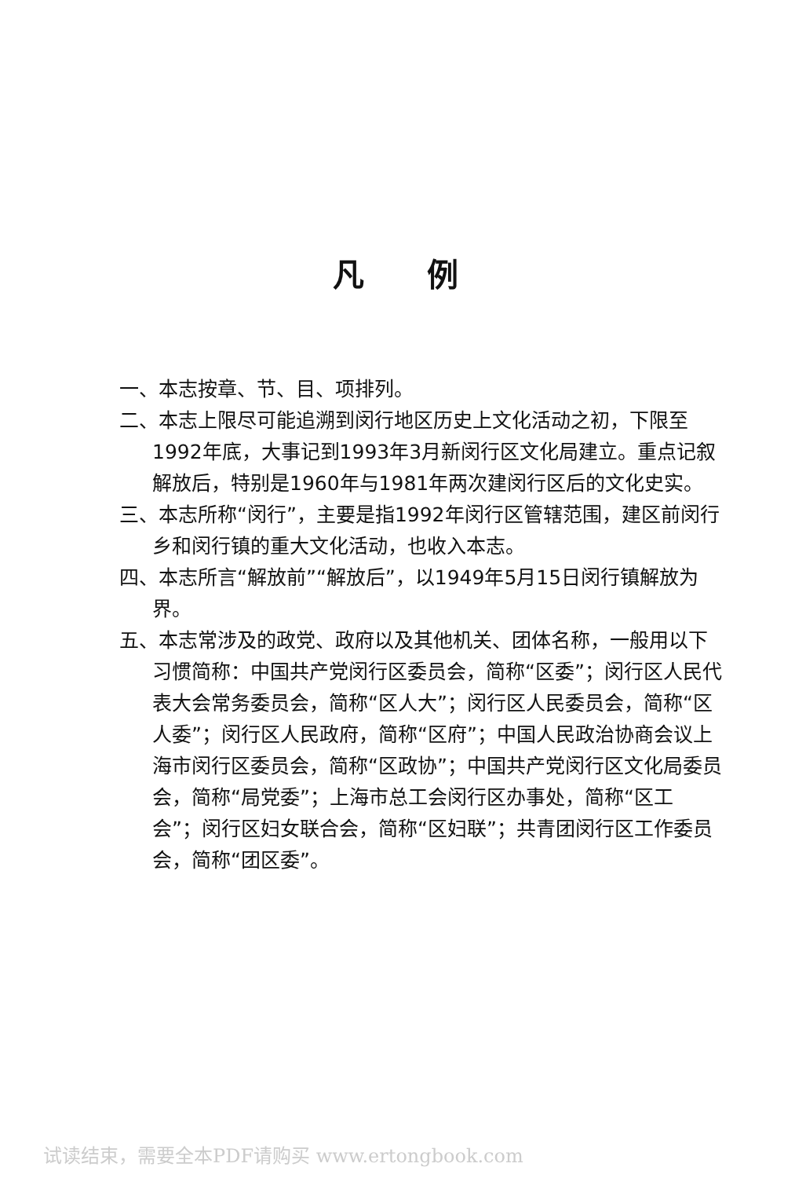凡例
一、本志按章、节、目、项排列。
二、本志上限尽可能追溯到闵行地区历史上文化活动之初，下限至1992年底，大事记到1993年3月新闵行区文化局建立。重点记叙解放后，特别是1960年与1981年两次建闵行区后的文化史实。
三、本志所称“闵行”，主要是指1992年闵行区管辖范围，建区前闵行乡和闵行镇的重大文化活动，也收入本志。
四、本志所言“解放前”“解放后”，以1949年5月15日闵行镇解放为界。
五、本志常涉及的政党、政府以及其他机关、团体名称，一般用以下习惯简称：中国共产党闵行区委员会，简称“区委”；闵行区人民代表大会常务委员会，简称“区人大”；闵行区人民委员会，简称“区人委”；闵行区人民政府，简称“区府”；中国人民政治协商会议上海市闵行区委员会，简称“区政协”；中国共产党闵行区文化局委员会，简称“局党委”；上海市总工会闵行区办事处，简称“区工会”；闵行区妇女联合会，简称“区妇联”；共青团闵行区工作委员会，简称“团区委”。
试读结束，需要全本PDF请购买 www.ertongbook.com